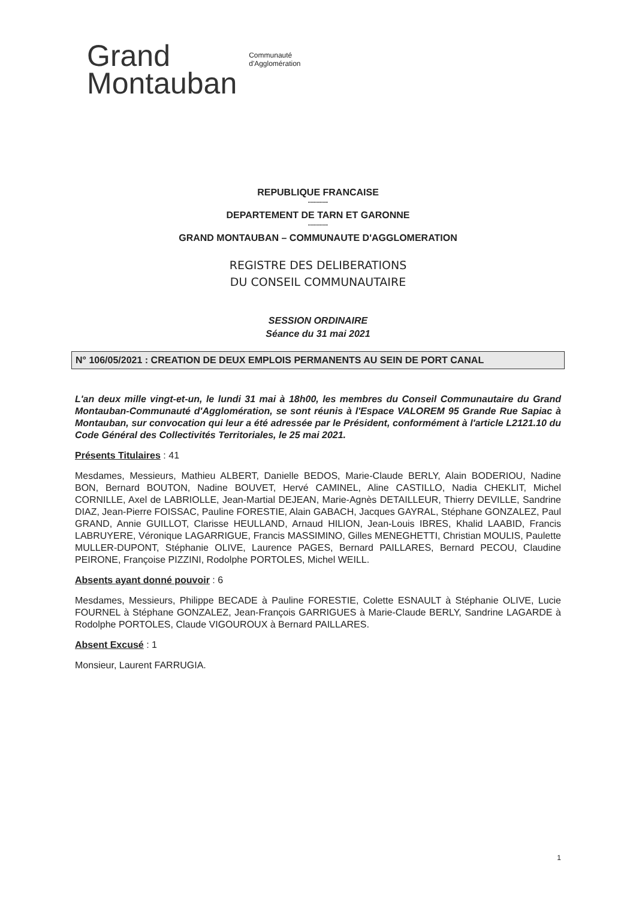Grand
Montauban
Communauté
d'Agglomération
REPUBLIQUE FRANCAISE
----------
DEPARTEMENT DE TARN ET GARONNE
----------
GRAND MONTAUBAN – COMMUNAUTE D'AGGLOMERATION
REGISTRE DES DELIBERATIONS
DU CONSEIL COMMUNAUTAIRE
SESSION ORDINAIRE
Séance du 31 mai 2021
N° 106/05/2021 : CREATION DE DEUX EMPLOIS PERMANENTS AU SEIN DE PORT CANAL
L'an deux mille vingt-et-un, le lundi 31 mai à 18h00, les membres du Conseil Communautaire du Grand Montauban-Communauté d'Agglomération, se sont réunis à l'Espace VALOREM 95 Grande Rue Sapiac à Montauban, sur convocation qui leur a été adressée par le Président, conformément à l'article L2121.10 du Code Général des Collectivités Territoriales, le 25 mai 2021.
Présents Titulaires : 41
Mesdames, Messieurs, Mathieu ALBERT, Danielle BEDOS, Marie-Claude BERLY, Alain BODERIOU, Nadine BON, Bernard BOUTON, Nadine BOUVET, Hervé CAMINEL, Aline CASTILLO, Nadia CHEKLIT, Michel CORNILLE, Axel de LABRIOLLE, Jean-Martial DEJEAN, Marie-Agnès DETAILLEUR, Thierry DEVILLE, Sandrine DIAZ, Jean-Pierre FOISSAC, Pauline FORESTIE, Alain GABACH, Jacques GAYRAL, Stéphane GONZALEZ, Paul GRAND, Annie GUILLOT, Clarisse HEULLAND, Arnaud HILION, Jean-Louis IBRES, Khalid LAABID, Francis LABRUYERE, Véronique LAGARRIGUE, Francis MASSIMINO, Gilles MENEGHETTI, Christian MOULIS, Paulette MULLER-DUPONT, Stéphanie OLIVE, Laurence PAGES, Bernard PAILLARES, Bernard PECOU, Claudine PEIRONE, Françoise PIZZINI, Rodolphe PORTOLES, Michel WEILL.
Absents ayant donné pouvoir : 6
Mesdames, Messieurs, Philippe BECADE à Pauline FORESTIE, Colette ESNAULT à Stéphanie OLIVE, Lucie FOURNEL à Stéphane GONZALEZ, Jean-François GARRIGUES à Marie-Claude BERLY, Sandrine LAGARDE à Rodolphe PORTOLES, Claude VIGOUROUX à Bernard PAILLARES.
Absent Excusé : 1
Monsieur, Laurent FARRUGIA.
1